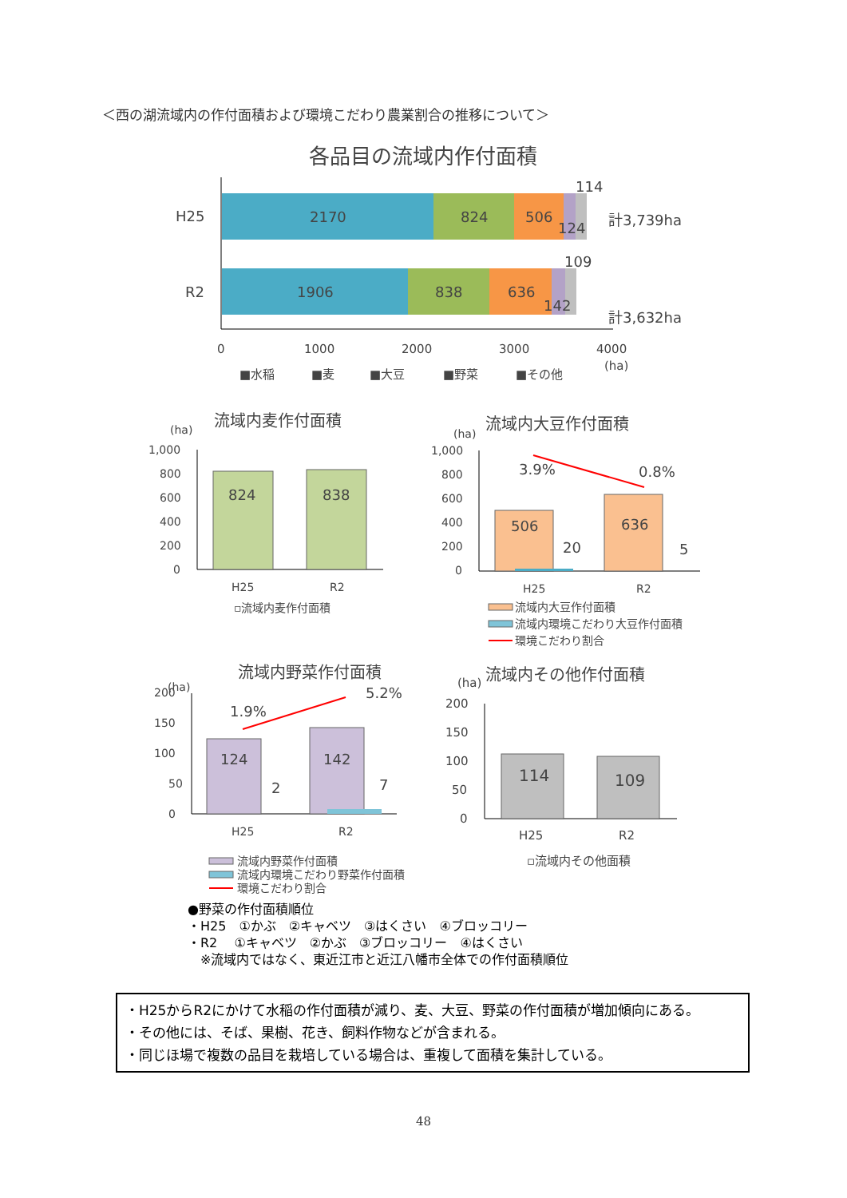＜西の湖流域内の作付面積および環境こだわり農業割合の推移について＞
各品目の流域内作付面積
H25
R2
2170
824
506
124
114
計3,739ha
1906
838
636
142
109
計3,632ha
0
1000
2000
3000
4000
(ha)
■水稲
■麦
■大豆
■野菜
■その他
流域内麦作付面積
(ha)
1,000
800
600
400
200
0
H25
R2
▫流域内麦作付面積
824
838
流域内大豆作付面積
(ha)
1,000
800
600
400
200
0
H25
R2
流域内大豆作付面積
流域内環境こだわり大豆作付面積
環境こだわり割合
3.9%
0.8%
506
636
20
5
流域内野菜作付面積
(ha)
200
150
100
50
0
H25
R2
流域内野菜作付面積
流域内環境こだわり野菜作付面積
環境こだわり割合
1.9%
5.2%
124
142
2
7
流域内その他作付面積
(ha)
200
150
100
50
0
H25
R2
▫流域内その他面積
114
109
●野菜の作付面積順位
・H25　①かぶ　②キャベツ　③はくさい　④ブロッコリー
・R2　 ①キャベツ　②かぶ　③ブロッコリー　④はくさい
　※流域内ではなく、東近江市と近江八幡市全体での作付面積順位
・H25からR2にかけて水稲の作付面積が減り、麦、大豆、野菜の作付面積が増加傾向にある。
・その他には、そば、果樹、花き、飼料作物などが含まれる。
・同じほ場で複数の品目を栽培している場合は、重複して面積を集計している。
48